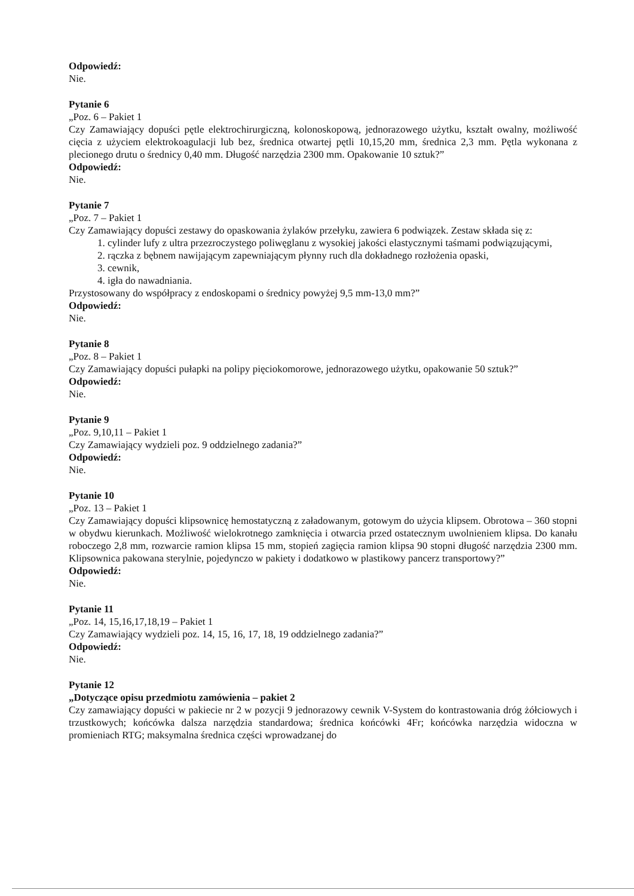Odpowiedź:
Nie.
Pytanie 6
„Poz. 6 – Pakiet 1
Czy Zamawiający dopuści pętle elektrochirurgiczną, kolonoskopową, jednorazowego użytku, kształt owalny, możliwość cięcia z użyciem elektrokoagulacji lub bez, średnica otwartej pętli 10,15,20 mm, średnica 2,3 mm. Pętla wykonana z plecionego drutu o średnicy 0,40 mm. Długość narzędzia 2300 mm. Opakowanie 10 sztuk?”
Odpowiedź:
Nie.
Pytanie 7
„Poz. 7 – Pakiet 1
Czy Zamawiający dopuści zestawy do opaskowania żylaków przełyku, zawiera 6 podwiązek. Zestaw składa się z:
1. cylinder lufy z ultra przezroczystego poliwęglanu z wysokiej jakości elastycznymi taśmami podwiązującymi,
2. rączka z bębnem nawijającym zapewniającym płynny ruch dla dokładnego rozłożenia opaski,
3. cewnik,
4. igła do nawadniania.
Przystosowany do współpracy z endoskopami o średnicy powyżej 9,5 mm-13,0 mm?”
Odpowiedź:
Nie.
Pytanie 8
„Poz. 8 – Pakiet 1
Czy Zamawiający dopuści pułapki na polipy pięciokomorowe, jednorazowego użytku, opakowanie 50 sztuk?”
Odpowiedź:
Nie.
Pytanie 9
„Poz. 9,10,11 – Pakiet 1
Czy Zamawiający wydzieli poz. 9 oddzielnego zadania?”
Odpowiedź:
Nie.
Pytanie 10
„Poz. 13 – Pakiet 1
Czy Zamawiający dopuści klipsownicę hemostatyczną z załadowanym, gotowym do użycia klipsem. Obrotowa – 360 stopni w obydwu kierunkach. Możliwość wielokrotnego zamknięcia i otwarcia przed ostatecznym uwolnieniem klipsa. Do kanału roboczego 2,8 mm, rozwarcie ramion klipsa 15 mm, stopień zagięcia ramion klipsa 90 stopni długość narzędzia 2300 mm. Klipsownica pakowana sterylnie, pojedynczo w pakiety i dodatkowo w plastikowy pancerz transportowy?”
Odpowiedź:
Nie.
Pytanie 11
„Poz. 14, 15,16,17,18,19 – Pakiet 1
Czy Zamawiający wydzieli poz. 14, 15, 16, 17, 18, 19 oddzielnego zadania?”
Odpowiedź:
Nie.
Pytanie 12
„Dotyczące opisu przedmiotu zamówienia – pakiet 2
Czy zamawiający dopuści w pakiecie nr 2 w pozycji 9 jednorazowy cewnik V-System do kontrastowania dróg żółciowych i trzustkowych; końcówka dalsza narzędzia standardowa; średnica końcówki 4Fr; końcówka narzędzia widoczna w promieniach RTG; maksymalna średnica części wprowadzanej do